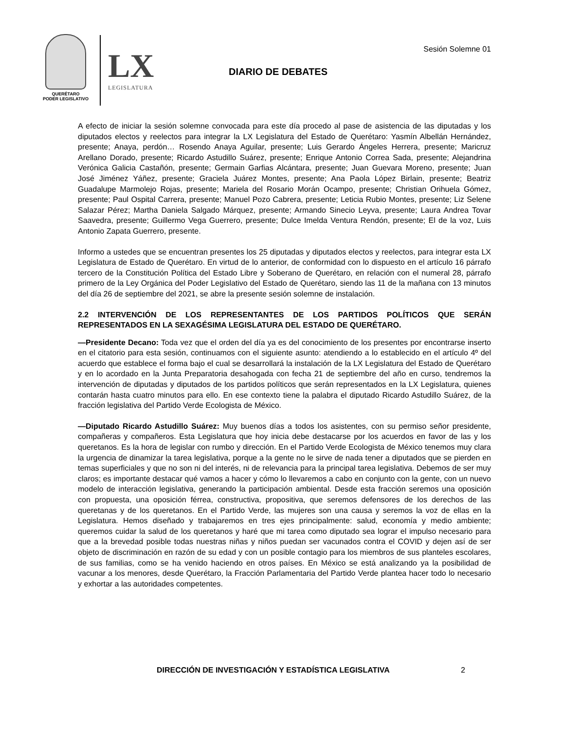QUERÉTARO
PODER LEGISLATIVO
LX
LEGISLATURA
Sesión Solemne 01
DIARIO DE DEBATES
A efecto de iniciar la sesión solemne convocada para este día procedo al pase de asistencia de las diputadas y los diputados electos y reelectos para integrar la LX Legislatura del Estado de Querétaro: Yasmín Albellán Hernández, presente; Anaya, perdón… Rosendo Anaya Aguilar, presente; Luis Gerardo Ángeles Herrera, presente; Maricruz Arellano Dorado, presente; Ricardo Astudillo Suárez, presente; Enrique Antonio Correa Sada, presente; Alejandrina Verónica Galicia Castañón, presente; Germain Garfias Alcántara, presente; Juan Guevara Moreno, presente; Juan José Jiménez Yáñez, presente; Graciela Juárez Montes, presente; Ana Paola López Birlain, presente; Beatriz Guadalupe Marmolejo Rojas, presente; Mariela del Rosario Morán Ocampo, presente; Christian Orihuela Gómez, presente; Paul Ospital Carrera, presente; Manuel Pozo Cabrera, presente; Leticia Rubio Montes, presente; Liz Selene Salazar Pérez; Martha Daniela Salgado Márquez, presente; Armando Sinecio Leyva, presente; Laura Andrea Tovar Saavedra, presente; Guillermo Vega Guerrero, presente; Dulce Imelda Ventura Rendón, presente; El de la voz, Luis Antonio Zapata Guerrero, presente.
Informo a ustedes que se encuentran presentes los 25 diputadas y diputados electos y reelectos, para integrar esta LX Legislatura de Estado de Querétaro. En virtud de lo anterior, de conformidad con lo dispuesto en el artículo 16 párrafo tercero de la Constitución Política del Estado Libre y Soberano de Querétaro, en relación con el numeral 28, párrafo primero de la Ley Orgánica del Poder Legislativo del Estado de Querétaro, siendo las 11 de la mañana con 13 minutos del día 26 de septiembre del 2021, se abre la presente sesión solemne de instalación.
2.2 INTERVENCIÓN DE LOS REPRESENTANTES DE LOS PARTIDOS POLÍTICOS QUE SERÁN REPRESENTADOS EN LA SEXAGÉSIMA LEGISLATURA DEL ESTADO DE QUERÉTARO.
—Presidente Decano: Toda vez que el orden del día ya es del conocimiento de los presentes por encontrarse inserto en el citatorio para esta sesión, continuamos con el siguiente asunto: atendiendo a lo establecido en el artículo 4º del acuerdo que establece el forma bajo el cual se desarrollará la instalación de la LX Legislatura del Estado de Querétaro y en lo acordado en la Junta Preparatoria desahogada con fecha 21 de septiembre del año en curso, tendremos la intervención de diputadas y diputados de los partidos políticos que serán representados en la LX Legislatura, quienes contarán hasta cuatro minutos para ello. En ese contexto tiene la palabra el diputado Ricardo Astudillo Suárez, de la fracción legislativa del Partido Verde Ecologista de México.
—Diputado Ricardo Astudillo Suárez: Muy buenos días a todos los asistentes, con su permiso señor presidente, compañeras y compañeros. Esta Legislatura que hoy inicia debe destacarse por los acuerdos en favor de las y los queretanos. Es la hora de legislar con rumbo y dirección. En el Partido Verde Ecologista de México tenemos muy clara la urgencia de dinamizar la tarea legislativa, porque a la gente no le sirve de nada tener a diputados que se pierden en temas superficiales y que no son ni del interés, ni de relevancia para la principal tarea legislativa. Debemos de ser muy claros; es importante destacar qué vamos a hacer y cómo lo llevaremos a cabo en conjunto con la gente, con un nuevo modelo de interacción legislativa, generando la participación ambiental. Desde esta fracción seremos una oposición con propuesta, una oposición férrea, constructiva, propositiva, que seremos defensores de los derechos de las queretanas y de los queretanos. En el Partido Verde, las mujeres son una causa y seremos la voz de ellas en la Legislatura. Hemos diseñado y trabajaremos en tres ejes principalmente: salud, economía y medio ambiente; queremos cuidar la salud de los queretanos y haré que mi tarea como diputado sea lograr el impulso necesario para que a la brevedad posible todas nuestras niñas y niños puedan ser vacunados contra el COVID y dejen así de ser objeto de discriminación en razón de su edad y con un posible contagio para los miembros de sus planteles escolares, de sus familias, como se ha venido haciendo en otros países. En México se está analizando ya la posibilidad de vacunar a los menores, desde Querétaro, la Fracción Parlamentaria del Partido Verde plantea hacer todo lo necesario y exhortar a las autoridades competentes.
DIRECCIÓN DE INVESTIGACIÓN Y ESTADÍSTICA LEGISLATIVA
2